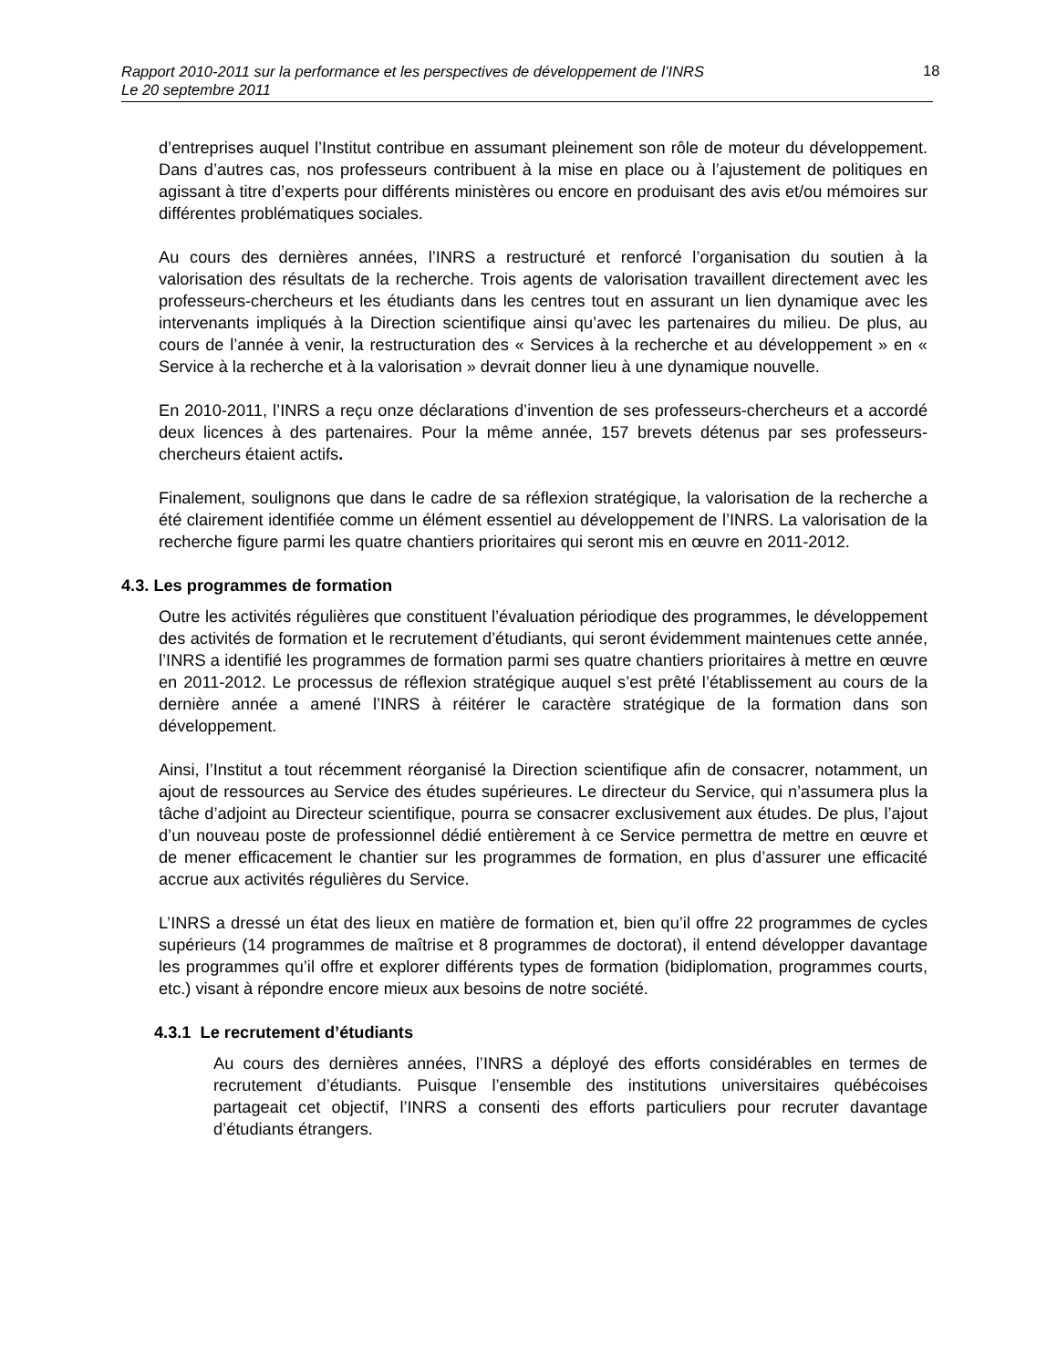Rapport 2010-2011 sur la performance et les perspectives de développement de l’INRS
Le 20 septembre 2011
18
d’entreprises auquel l’Institut contribue en assumant pleinement son rôle de moteur du développement. Dans d’autres cas, nos professeurs contribuent à la mise en place ou à l’ajustement de politiques en agissant à titre d’experts pour différents ministères ou encore en produisant des avis et/ou mémoires sur différentes problématiques sociales.
Au cours des dernières années, l’INRS a restructuré et renforcé l’organisation du soutien à la valorisation des résultats de la recherche. Trois agents de valorisation travaillent directement avec les professeurs-chercheurs et les étudiants dans les centres tout en assurant un lien dynamique avec les intervenants impliqués à la Direction scientifique ainsi qu’avec les partenaires du milieu. De plus, au cours de l’année à venir, la restructuration des « Services à la recherche et au développement » en « Service à la recherche et à la valorisation » devrait donner lieu à une dynamique nouvelle.
En 2010-2011, l’INRS a reçu onze déclarations d’invention de ses professeurs-chercheurs et a accordé deux licences à des partenaires. Pour la même année, 157 brevets détenus par ses professeurs-chercheurs étaient actifs.
Finalement, soulignons que dans le cadre de sa réflexion stratégique, la valorisation de la recherche a été clairement identifiée comme un élément essentiel au développement de l’INRS. La valorisation de la recherche figure parmi les quatre chantiers prioritaires qui seront mis en œuvre en 2011-2012.
4.3. Les programmes de formation
Outre les activités régulières que constituent l’évaluation périodique des programmes, le développement des activités de formation et le recrutement d’étudiants, qui seront évidemment maintenues cette année, l’INRS a identifié les programmes de formation parmi ses quatre chantiers prioritaires à mettre en œuvre en 2011-2012. Le processus de réflexion stratégique auquel s’est prêté l’établissement au cours de la dernière année a amené l’INRS à réitérer le caractère stratégique de la formation dans son développement.
Ainsi, l’Institut a tout récemment réorganisé la Direction scientifique afin de consacrer, notamment, un ajout de ressources au Service des études supérieures. Le directeur du Service, qui n’assumera plus la tâche d’adjoint au Directeur scientifique, pourra se consacrer exclusivement aux études. De plus, l’ajout d’un nouveau poste de professionnel dédié entièrement à ce Service permettra de mettre en œuvre et de mener efficacement le chantier sur les programmes de formation, en plus d’assurer une efficacité accrue aux activités régulières du Service.
L’INRS a dressé un état des lieux en matière de formation et, bien qu’il offre 22 programmes de cycles supérieurs (14 programmes de maîtrise et 8 programmes de doctorat), il entend développer davantage les programmes qu’il offre et explorer différents types de formation (bidiplomation, programmes courts, etc.) visant à répondre encore mieux aux besoins de notre société.
4.3.1 Le recrutement d’étudiants
Au cours des dernières années, l’INRS a déployé des efforts considérables en termes de recrutement d’étudiants. Puisque l’ensemble des institutions universitaires québécoises partageait cet objectif, l’INRS a consenti des efforts particuliers pour recruter davantage d’étudiants étrangers.